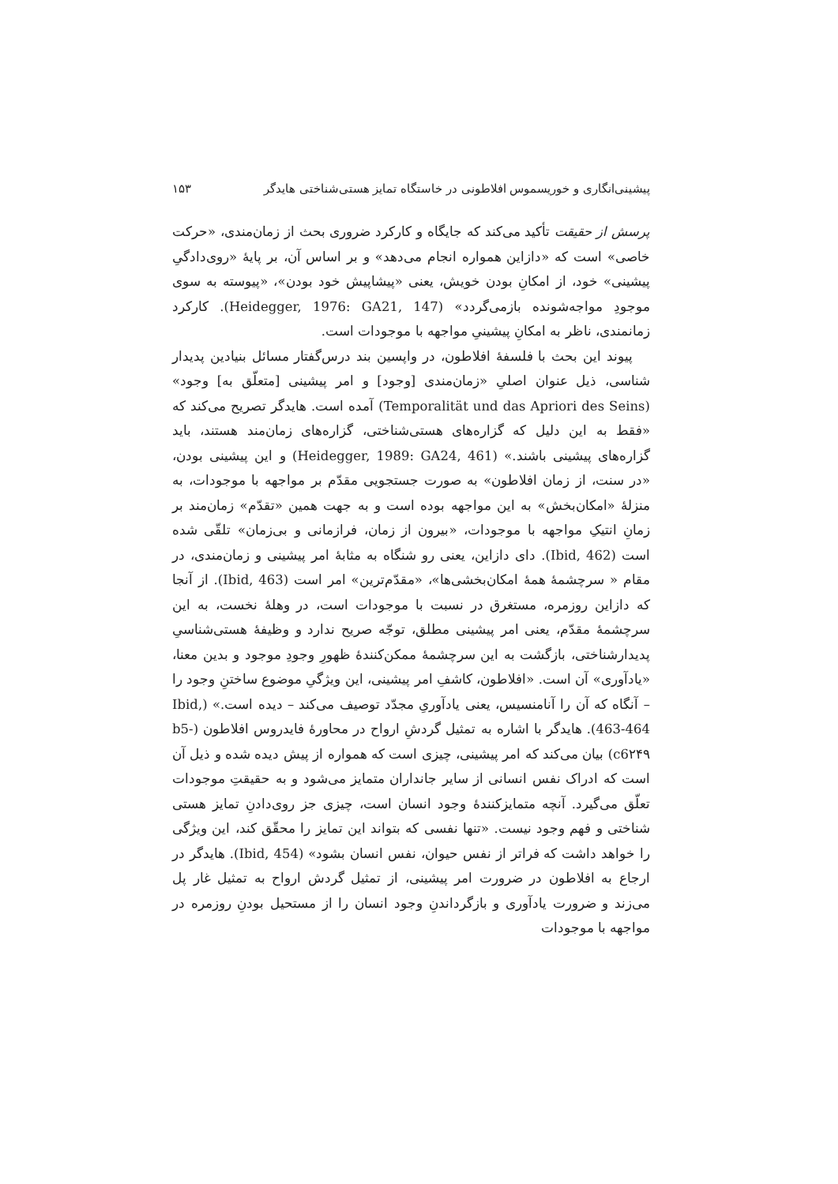پیشینی‌انگاری و خوریسموس افلاطونی در خاستگاه تمایز هستی‌شناختی هایدگر ۱۵۳
پرسش از حقیقت تأکید می‌کند که جایگاه و کارکرد ضروری بحث از زمان‌مندی، «حرکت خاصی» است که «دازاین همواره انجام می‌دهد» و بر اساس آن، بر پایهٔ «روی‌دادگیِ پیشینی» خود، از امکانِ بودن خویش، یعنی «پیشاپیش خود بودن»، «پیوسته به سوی موجودِ مواجه‌شونده بازمی‌گردد» (Heidegger, 1976: GA21, 147). کارکرد زمانمندی، ناظر به امکانِ پیشینیِ مواجهه با موجودات است.
پیوند این بحث با فلسفهٔ افلاطون، در واپسین بند درس‌گفتار مسائل بنیادین پدیدار شناسی، ذیل عنوان اصلیِ «زمان‌مندی [وجود] و امر پیشینی [متعلّق به] وجود» (Temporalität und das Apriori des Seins) آمده است. هایدگر تصریح می‌کند که «فقط به این دلیل که گزاره‌های هستی‌شناختی، گزاره‌های زمان‌مند هستند، باید گزاره‌های پیشینی باشند.» (Heidegger, 1989: GA24, 461) و این پیشینی بودن، «در سنت، از زمان افلاطون» به صورت جستجویی مقدّم بر مواجهه با موجودات، به منزلهٔ «امکان‌بخش» به این مواجهه بوده است و به جهت همین «تقدّم» زمان‌مند بر زمانِ انتیکِ مواجهه با موجودات، «بیرون از زمان، فرازمانی و بی‌زمان» تلقّی شده است (Ibid, 462). دای دازاین، یعنی رو شنگاه به مثابهٔ امر پیشینی و زمان‌مندی، در مقام « سرچشمهٔ همهٔ امکان‌بخشی‌ها»، «مقدّم‌ترین» امر است (Ibid, 463). از آنجا که دازاین روزمره، مستغرق در نسبت با موجودات است، در وهلهٔ نخست، به این سرچشمهٔ مقدّم، یعنی امر پیشینی مطلق، توجّه صریح ندارد و وظیفهٔ هستی‌شناسیِ پدیدارشناختی، بازگشت به این سرچشمهٔ ممکن‌کنندهٔ ظهورِ وجودِ موجود و بدین معنا، «یادآوری» آن است. «افلاطون، کاشفِ امر پیشینی، این ویژگیِ موضوع ساختنِ وجود را – آنگاه که آن را آنامنسیس، یعنی یادآوریِ مجدّد توصیف می‌کند – دیده است.» (Ibid, 463-464). هایدگر با اشاره به تمثیل گردشِ ارواح در محاورهٔ فایدروس افلاطون (b5-c6۲۴۹) بیان می‌کند که امر پیشینی، چیزی است که همواره از پیش دیده شده و ذیل آن است که ادراک نفس انسانی از سایر جانداران متمایز می‌شود و به حقیقتِ موجودات تعلّق می‌گیرد. آنچه متمایزکنندهٔ وجود انسان است، چیزی جز روی‌دادنِ تمایز هستی شناختی و فهم وجود نیست. «تنها نفسی که بتواند این تمایز را محقّق کند، این ویژگی را خواهد داشت که فراتر از نفس حیوان، نفس انسان بشود» (Ibid, 454). هایدگر در ارجاع به افلاطون در ضرورت امر پیشینی، از تمثیل گردش ارواح به تمثیل غار پل می‌زند و ضرورت یادآوری و بازگرداندنِ وجود انسان را از مستحیل بودنِ روزمره در مواجهه با موجودات